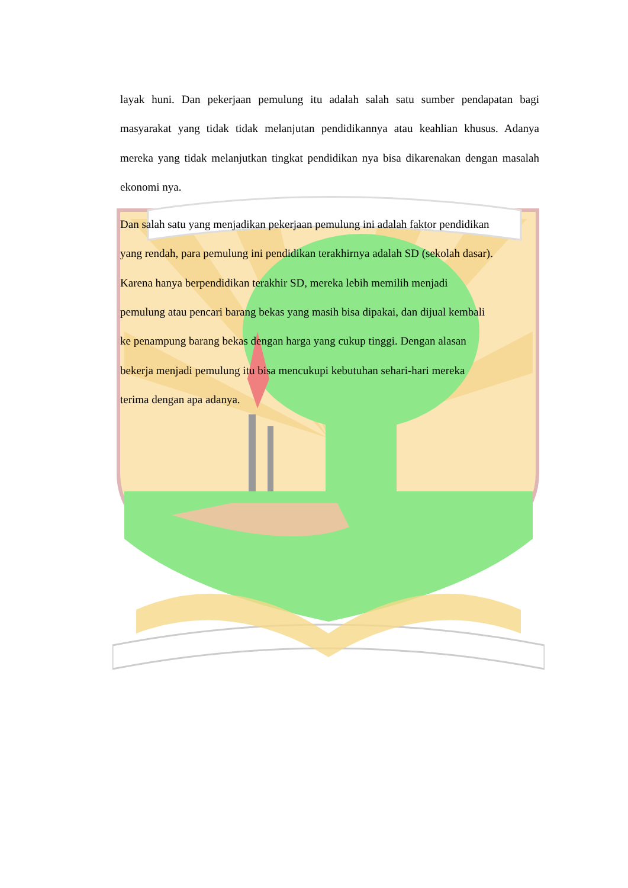layak huni. Dan pekerjaan pemulung itu adalah salah satu sumber pendapatan bagi masyarakat yang tidak tidak melanjutan pendidikannya atau keahlian khusus. Adanya mereka yang tidak melanjutkan tingkat pendidikan nya bisa dikarenakan dengan masalah ekonomi nya.
Dan salah satu yang menjadikan pekerjaan pemulung ini adalah faktor pendidikan
yang rendah, para pemulung ini pendidikan terakhirnya adalah SD (sekolah dasar).
Karena hanya berpendidikan terakhir SD, mereka lebih memilih menjadi
pemulung atau pencari barang bekas yang masih bisa dipakai, dan dijual kembali
ke penampung barang bekas dengan harga yang cukup tinggi. Dengan alasan
bekerja menjadi pemulung itu bisa mencukupi kebutuhan sehari-hari mereka
terima dengan apa adanya.